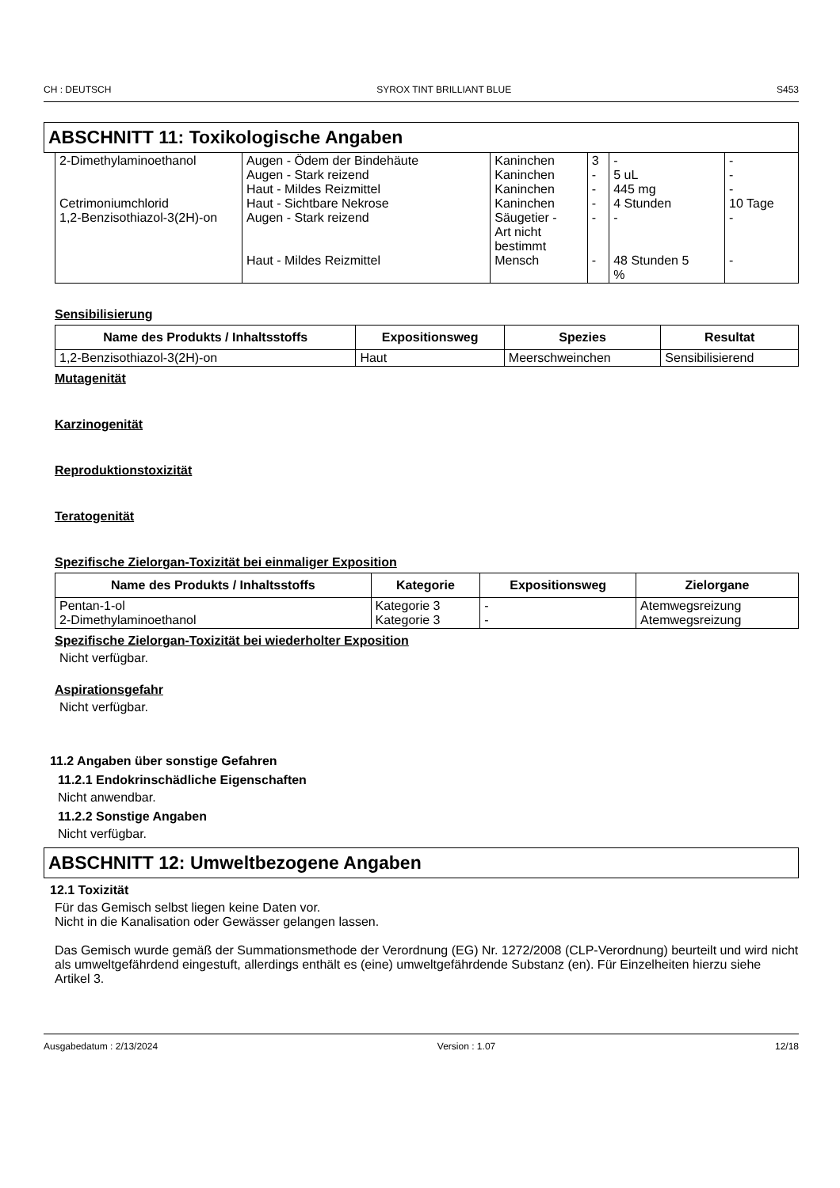CH : DEUTSCH SYROX TINT BRILLIANT BLUE S453
ABSCHNITT 11: Toxikologische Angaben
| 2-Dimethylaminoethanol Cetrimoniumchlorid 1,2-Benzisothiazol-3(2H)-on | Augen - Ödem der Bindehäute Augen - Stark reizend Haut - Mildes Reizmittel Haut - Sichtbare Nekrose Augen - Stark reizend Haut - Mildes Reizmittel | Kaninchen Kaninchen Kaninchen Kaninchen Säugetier - Art nicht bestimmt Mensch | 3 - - - - - | - 5 uL 445 mg 4 Stunden - 48 Stunden 5 % | - - - 10 Tage - - |
Sensibilisierung
| Name des Produkts / Inhaltsstoffs | Expositionsweg | Spezies | Resultat |
| --- | --- | --- | --- |
| 1,2-Benzisothiazol-3(2H)-on | Haut | Meerschweinchen | Sensibilisierend |
Mutagenität
Karzinogenität
Reproduktionstoxizität
Teratogenität
Spezifische Zielorgan-Toxizität bei einmaliger Exposition
| Name des Produkts / Inhaltsstoffs | Kategorie | Expositionsweg | Zielorgane |
| --- | --- | --- | --- |
| Pentan-1-ol 2-Dimethylaminoethanol | Kategorie 3 Kategorie 3 | - - | Atemwegsreizung Atemwegsreizung |
Spezifische Zielorgan-Toxizität bei wiederholter Exposition
Nicht verfügbar.
Aspirationsgefahr
Nicht verfügbar.
11.2 Angaben über sonstige Gefahren
11.2.1 Endokrinschädliche Eigenschaften
Nicht anwendbar.
11.2.2 Sonstige Angaben
Nicht verfügbar.
ABSCHNITT 12: Umweltbezogene Angaben
12.1 Toxizität
Für das Gemisch selbst liegen keine Daten vor.
Nicht in die Kanalisation oder Gewässer gelangen lassen.
Das Gemisch wurde gemäß der Summationsmethode der Verordnung (EG) Nr. 1272/2008 (CLP-Verordnung) beurteilt und wird nicht als umweltgefährdend eingestuft, allerdings enthält es (eine) umweltgefährdende Substanz (en). Für Einzelheiten hierzu siehe Artikel 3.
Ausgabedatum : 2/13/2024 Version : 1.07 12/18